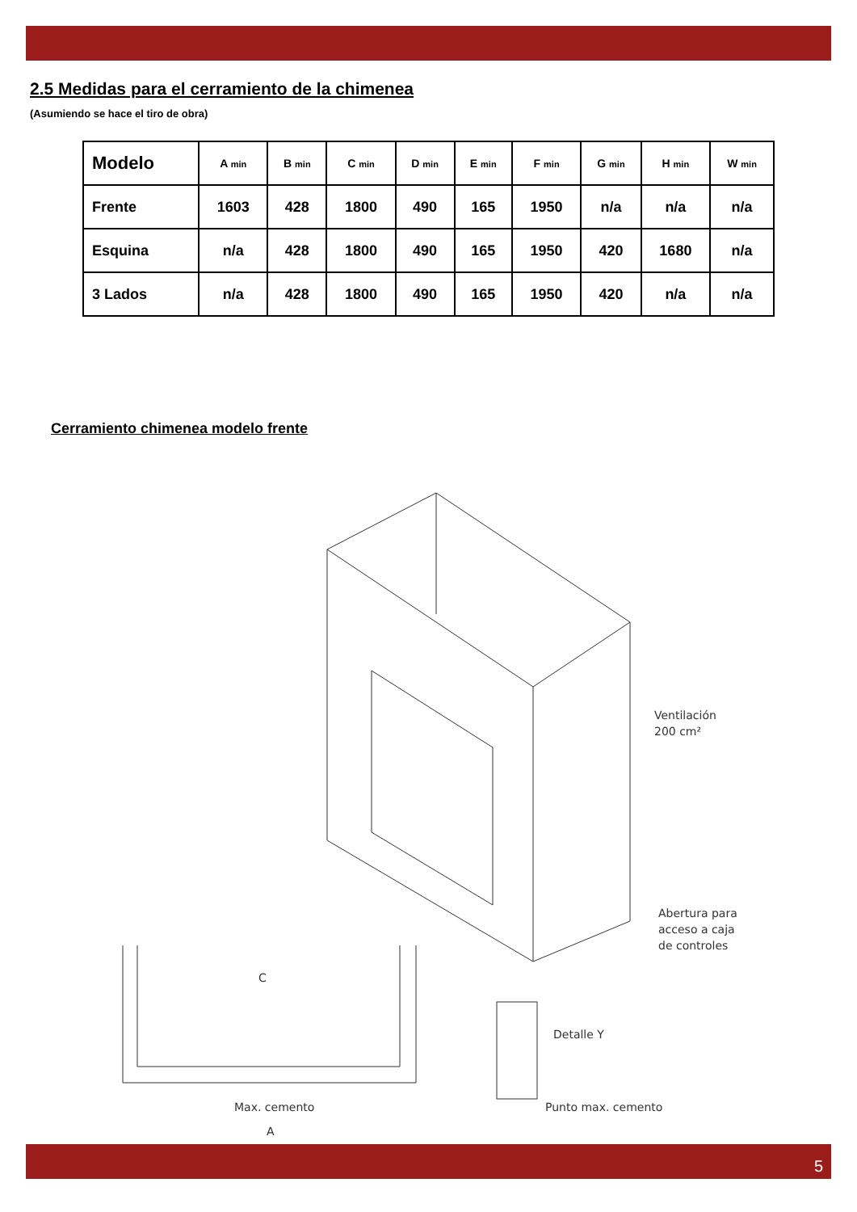2.5 Medidas para el cerramiento de la chimenea
(Asumiendo se hace el tiro de obra)
| Modelo | A min | B min | C min | D min | E min | F min | G min | H min | W min |
| --- | --- | --- | --- | --- | --- | --- | --- | --- | --- |
| Frente | 1603 | 428 | 1800 | 490 | 165 | 1950 | n/a | n/a | n/a |
| Esquina | n/a | 428 | 1800 | 490 | 165 | 1950 | 420 | 1680 | n/a |
| 3 Lados | n/a | 428 | 1800 | 490 | 165 | 1950 | 420 | n/a | n/a |
Cerramiento chimenea modelo frente
Ventilación
200 cm²
Abertura para
acceso a caja
de controles
C
Max. cemento
A
Detalle Y
Punto max. cemento
5